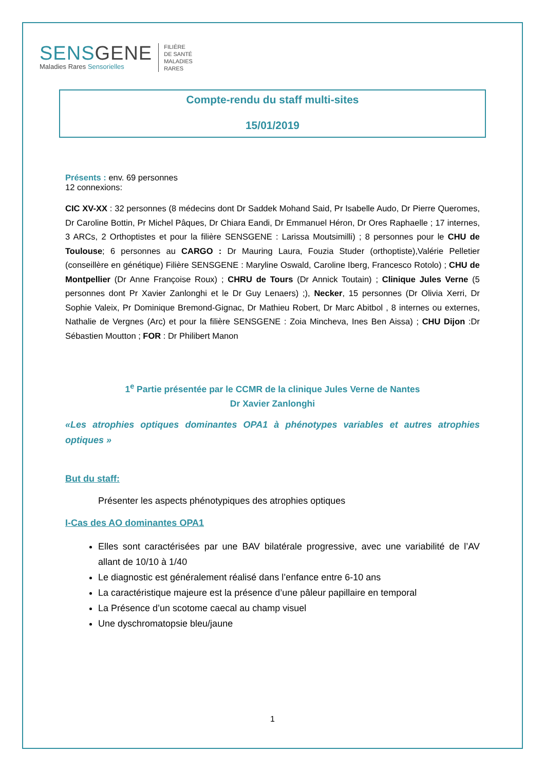SENSGENE
Maladies Rares Sensorielles
FILIÈRE
DE SANTÉ
MALADIES
RARES
Compte-rendu du staff multi-sites
15/01/2019
Présents : env. 69 personnes
12 connexions:
CIC XV-XX : 32 personnes (8 médecins dont Dr Saddek Mohand Said, Pr Isabelle Audo, Dr Pierre Queromes, Dr Caroline Bottin, Pr Michel Pâques, Dr Chiara Eandi, Dr Emmanuel Héron, Dr Ores Raphaelle ; 17 internes, 3 ARCs, 2 Orthoptistes et pour la filière SENSGENE : Larissa Moutsimilli) ; 8 personnes pour le CHU de Toulouse; 6 personnes au CARGO : Dr Mauring Laura, Fouzia Studer (orthoptiste),Valérie Pelletier (conseillère en génétique) Filière SENSGENE : Maryline Oswald, Caroline Iberg, Francesco Rotolo) ; CHU de Montpellier (Dr Anne Françoise Roux) ; CHRU de Tours (Dr Annick Toutain) ; Clinique Jules Verne (5 personnes dont Pr Xavier Zanlonghi et le Dr Guy Lenaers) ;), Necker, 15 personnes (Dr Olivia Xerri, Dr Sophie Valeix, Pr Dominique Bremond-Gignac, Dr Mathieu Robert, Dr Marc Abitbol , 8 internes ou externes, Nathalie de Vergnes (Arc) et pour la filière SENSGENE : Zoia Mincheva, Ines Ben Aissa) ; CHU Dijon :Dr Sébastien Moutton ; FOR : Dr Philibert Manon
1<sup>e</sup> Partie présentée par le CCMR de la clinique Jules Verne de Nantes
Dr Xavier Zanlonghi
«Les atrophies optiques dominantes OPA1 à phénotypes variables et autres atrophies optiques »
But du staff:
Présenter les aspects phénotypiques des atrophies optiques
I-Cas des AO dominantes OPA1
Elles sont caractérisées par une BAV bilatérale progressive, avec une variabilité de l’AV allant de 10/10 à 1/40
Le diagnostic est généralement réalisé dans l’enfance entre 6-10 ans
La caractéristique majeure est la présence d’une pâleur papillaire en temporal
La Présence d’un scotome caecal au champ visuel
Une dyschromatopsie bleu/jaune
1